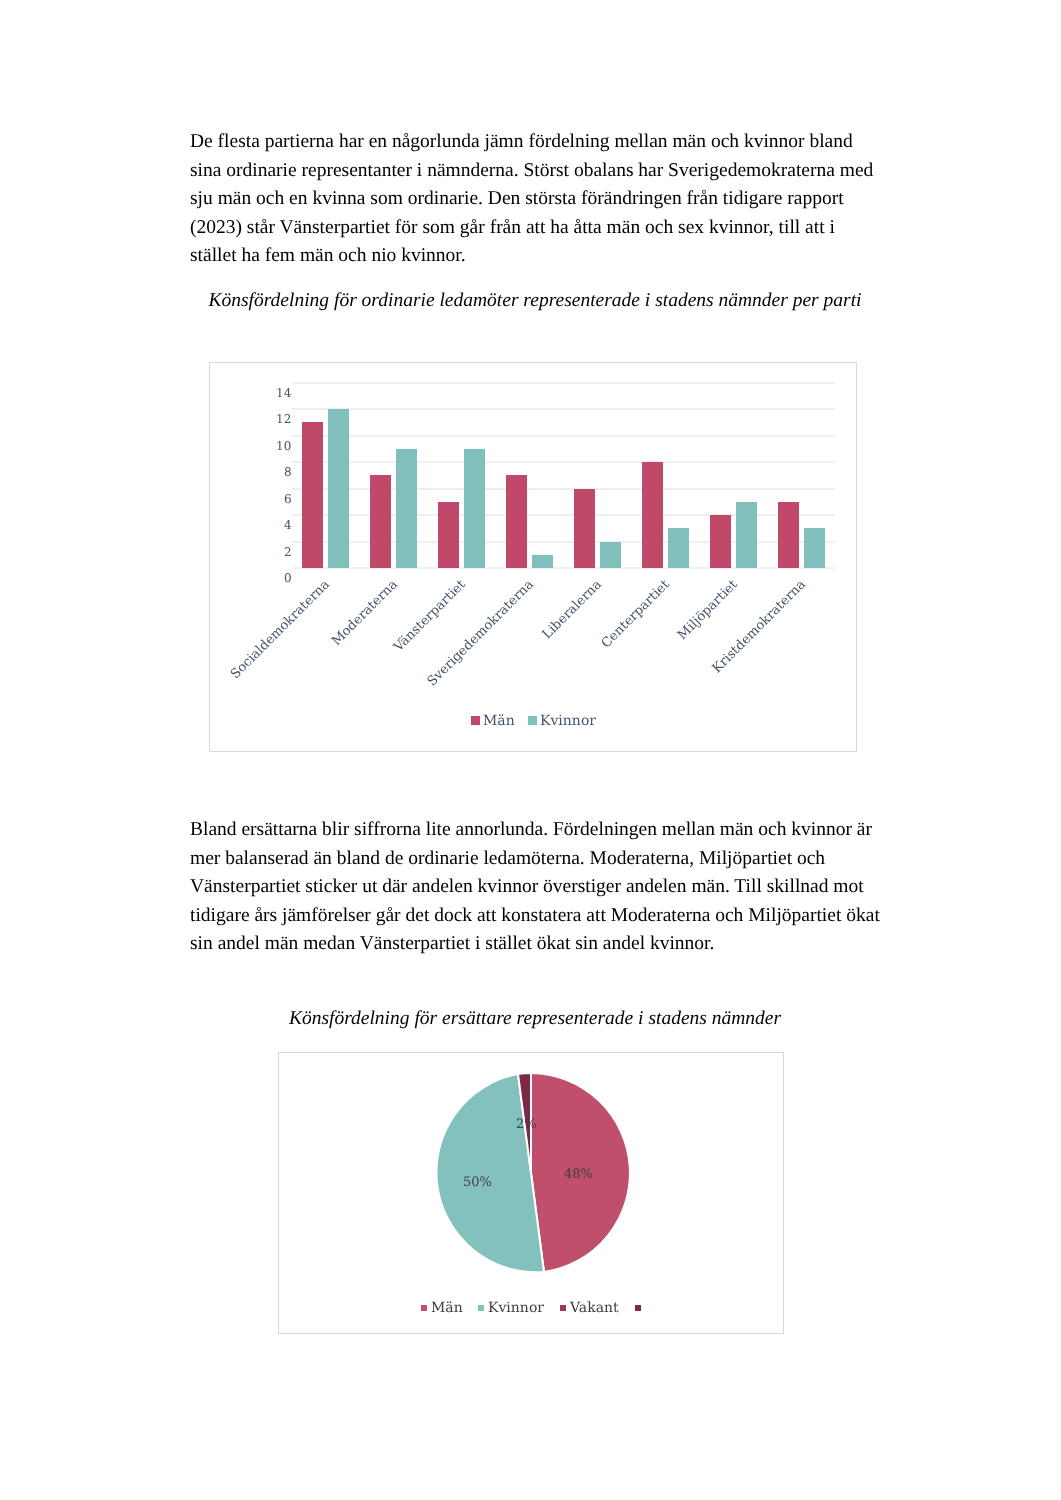De flesta partierna har en någorlunda jämn fördelning mellan män och kvinnor bland sina ordinarie representanter i nämnderna. Störst obalans har Sverigedemokraterna med sju män och en kvinna som ordinarie. Den största förändringen från tidigare rapport (2023) står Vänsterpartiet för som går från att ha åtta män och sex kvinnor, till att i stället ha fem män och nio kvinnor.
Könsfördelning för ordinarie ledamöter representerade i stadens nämnder per parti
14
12
10
8
6
4
2
0
Socialdemokraterna
Moderaterna
Vänsterpartiet
Sverigedemokraterna
Liberalerna
Centerpartiet
Miljöpartiet
Kristdemokraterna
Män
Kvinnor
Bland ersättarna blir siffrorna lite annorlunda. Fördelningen mellan män och kvinnor är mer balanserad än bland de ordinarie ledamöterna. Moderaterna, Miljöpartiet och Vänsterpartiet sticker ut där andelen kvinnor överstiger andelen män. Till skillnad mot tidigare års jämförelser går det dock att konstatera att Moderaterna och Miljöpartiet ökat sin andel män medan Vänsterpartiet i stället ökat sin andel kvinnor.
Könsfördelning för ersättare representerade i stadens nämnder
2%
48%
50%
Män
Kvinnor
Vakant